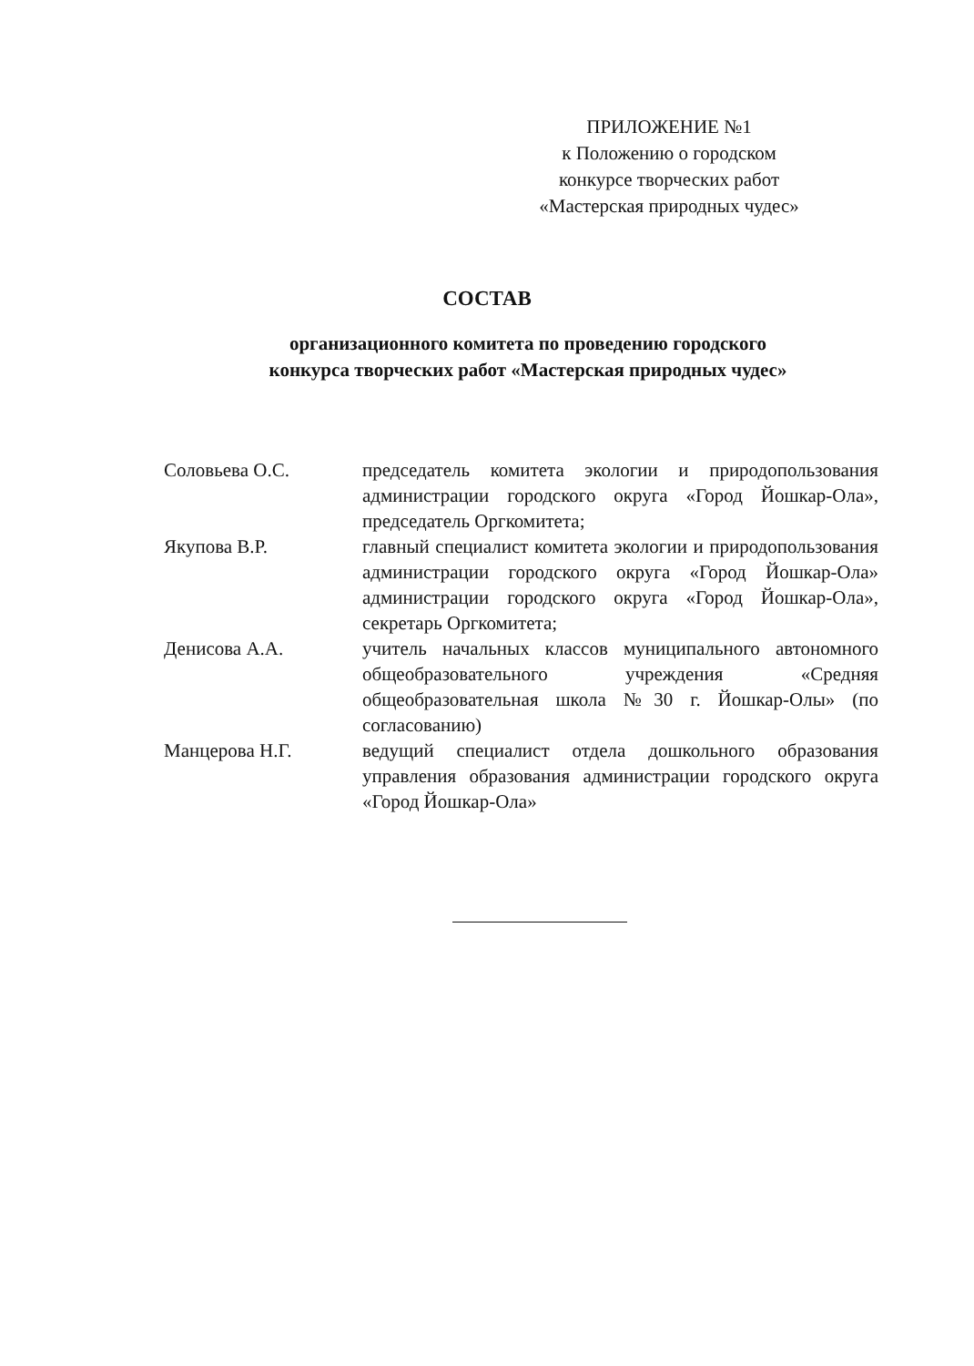ПРИЛОЖЕНИЕ №1
к Положению о городском
конкурсе творческих работ
«Мастерская природных чудес»
СОСТАВ
организационного комитета по проведению городского
конкурса творческих работ «Мастерская природных чудес»
| Соловьева О.С. | председатель комитета экологии и природопользования администрации городского округа «Город Йошкар-Ола», председатель Оргкомитета; |
| Якупова В.Р. | главный специалист комитета экологии и природопользования администрации городского округа «Город Йошкар-Ола» администрации городского округа «Город Йошкар-Ола», секретарь Оргкомитета; |
| Денисова А.А. | учитель начальных классов муниципального автономного общеобразовательного учреждения «Средняя общеобразовательная школа №30 г. Йошкар-Олы» (по согласованию) |
| Манцерова Н.Г. | ведущий специалист отдела дошкольного образования управления образования администрации городского округа «Город Йошкар-Ола» |